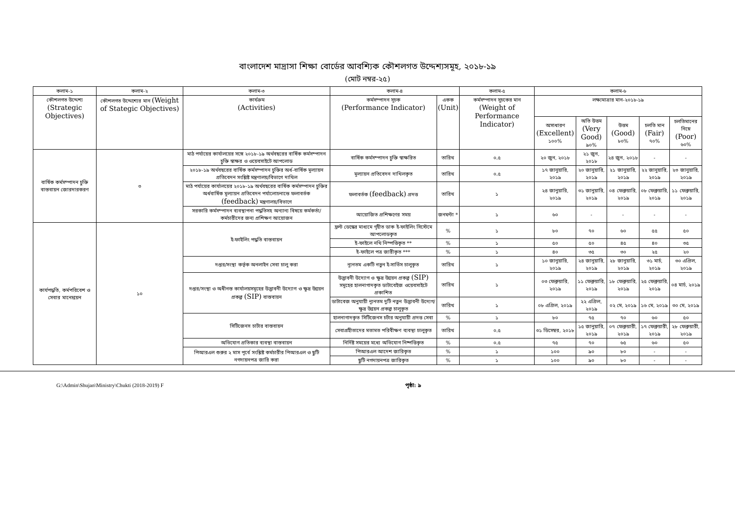বাংলাদেশ মাদ্রাসা শিক্ষা বোর্ডের আবশ্যিক কৌশলগত উদ্দেশ্যসমূহ, ২০১৮-১৯
(মোট নম্বর-২৫)
| কলাম-১ | কলাম-২ | কলাম-৩ | কলাম-৪ | | কলাম-৫ | কলাম-৬ | | | | |
| --- | --- | --- | --- | --- | --- | --- | --- | --- | --- | --- |
| কৌশলগত উদ্দেশ্য (Strategic Objectives) | কৌশলগত উদ্দেশ্যের মান (Weight of Stategic Objectives) | কার্যক্রম (Activities) | কর্মসম্পাদন সূচক (Performance Indicator) | একক (Unit) | কর্মসম্পাদন সুচকের মান (Weight of Performance Indicator) | লক্ষ্যমাত্রার মান-২০১৮-১৯ | | | | |
| | | | | | | অসাধারণ (Excellent) ১০০% | অতি উত্তম (Very Good) ৯০% | উত্তম (Good) ৮০% | চলতি মান (Fair) ৭০% | চলতিমানের নিম্নে (Poor) ৬০% |
| বার্ষিক কর্মসম্পাদন চুক্তি বাস্তবায়ন জোরদারকরণ | ৩ | মাঠ পর্যায়ের কার্যালয়ের সঙ্গে ২০১৮-১৯ অর্থবছরের বার্ষিক কর্মসম্পাদন চুক্তি স্বাক্ষর ও ওয়েবসাইটে আপলোড | বার্ষিক কর্মসম্পাদন চুক্তি স্বাক্ষরিত | তারিখ | ০.৫ | ২০ জুন, ২০১৮ | ২১ জুন, ২০১৮ | ২৪ জুন, ২০১৮ | - | - |
| | | ২০১৮-১৯ অর্থবছরের বার্ষিক কর্মসম্পাদন চুক্তির অর্ধ-বার্ষিক মূল্যায়ন প্রতিবেদন সংশ্লিষ্ট মন্ত্রণালয়/বিভাগে দাখিল | মূল্যায়ন প্রতিবেদন দাখিলকৃত | তারিখ | ০.৫ | ১৭ জানুয়ারি, ২০১৯ | ২০ জানুয়ারি, ২০১৯ | ২১ জানুয়ারি, ২০১৯ | ২২ জানুয়ারি, ২০১৯ | ২৩ জানুয়ারি, ২০১৯ |
| | | মাঠ পর্যায়ের কার্যালয়ের ২০১৮-১৯ অর্থবছরের বার্ষিক কর্মসম্পাদন চুক্তির অর্ধবার্ষিক মূল্যায়ন প্রতিবেদন পর্যালোচনান্তে ফলাবর্তক (feedback) মন্ত্রণালয়/বিভাগে | ফলাবর্তক (feedback) প্রদত্ত | তারিখ | ১ | ২৪ জানুয়ারি, ২০১৯ | ৩১ জানুয়ারি, ২০১৯ | ০৪ ফেব্রুয়ারি, ২০১৯ | ০৮ ফেব্রুয়ারি, ২০১৯ | ১১ ফেব্রুয়ারি, ২০১৯ |
| | | সরকারি কর্মসম্পাদন ব্যবস্থাপনা পদ্ধতিসহ অন্যান্য বিষয়ে কর্মকর্তা/কর্মচারীদের জন্য প্রশিক্ষণ আয়োজন | আয়োজিত প্রশিক্ষণের সময় | জনঘন্টা * | ১ | ৬০ | - | - | - | - |
| কার্যপদ্ধতি, কর্মপরিবেশ ও সেবার মানোন্নয়ন | ১০ | ই-ফাইলিং পদ্ধতি বাস্তবায়ন | ফ্রন্ট ডেস্কের মাধ্যমে গৃহীত ডাক ই-ফাইলিং সিস্টেমে আপলোডকৃত | % | ১ | ৮০ | ৭০ | ৬০ | ৫৫ | ৫০ |
| | | | ই-ফাইলে নথি নিস্পত্তিকৃত ** | % | ১ | ৫০ | ৫০ | ৪৫ | ৪০ | ৩৫ |
| | | | ই-ফাইলে পত্র জারীকৃত *** | % | ১ | ৪০ | ৩৫ | ৩০ | ২৫ | ২০ |
| | | দপ্তর/সংস্থা কর্তৃক অনলাইন সেবা চালু করা | ন্যূনতম একটি নতুন ই-সার্ভিস চালুকৃত | তারিখ | ১ | ১০ জানুয়ারি, ২০১৯ | ২৪ জানুয়ারি, ২০১৯ | ২৮ জানুয়ারি, ২০১৯ | ৩১ মার্চ, ২০১৯ | ৩০ এপ্রিল, ২০১৯ |
| | | দপ্তর/সংস্থা ও অধীনস্ত কার্যালয়সমূহের উদ্ভাবনী উদ্যোগ ও ক্ষুদ্র উন্নয়ন প্রকল্প (SIP) বাস্তবায়ন | উদ্ভাবনী উদ্যোগ ও ক্ষুদ্র উন্নয়ন প্রকল্প (SIP) সমূহের হালনাগাদকৃত ডাটাবেইজ ওয়েবসাইটে প্রকাশিত | তারিখ | ১ | ০৩ ফেব্রুয়ারি, ২০১৯ | ১১ ফেব্রুয়ারি, ২০১৯ | ১৮ ফেব্রুয়ারি, ২০১৯ | ২৫ ফেব্রুয়ারি, ২০১৯ | ০৪ মার্চ, ২০১৯ |
| | | | ডাটাবেজ অনুযায়ী ন্যূনতম দুটি নতুন উদ্ভাবনী উদ্যেগ/ক্ষুদ্র উন্নয়ন প্রকল্প চালুকৃত | তারিখ | ১ | ০৮ এপ্রিল, ২০১৯ | ২২ এপ্রিল, ২০১৯ | ০২ মে, ২০১৯ | ১৬ মে, ২০১৯ | ৩০ মে, ২০১৯ |
| | | সিটিজেনস চার্টার বাস্তবায়ন | হালনাগাদকৃত সিটিজেনস চর্টার অনুযায়ী প্রদত্ত সেবা | % | ১ | ৮০ | ৭৫ | ৭০ | ৬০ | ৫০ |
| | | | সেবাগ্রহীতাদের মতামত পরিবীক্ষণ ব্যবস্থা চালুকৃত | তারিখ | ০.৫ | ৩১ ডিসেম্বর, ২০১৮ | ১৫ জানুয়ারি, ২০১৯ | ০৭ ফেব্রুয়ারী, ২০১৯ | ১৭ ফেব্রুয়ারী, ২০১৯ | ২৮ ফেব্রুয়ারী, ২০১৯ |
| | | অভিযোগ প্রতিকার ব্যবস্থা বাস্তবায়ন | নির্দিষ্ট সময়ের মধ্যে অভিযোগ নিষ্পত্তিকৃত | % | ০.৫ | ৭৫ | ৭০ | ৬৫ | ৬০ | ৫০ |
| | | পিআরএল শুরুর ২ মাস পূর্বে সংশ্লিষ্ট কর্মচারীর পিআরএল ও ছুটি নগদায়নপত্র জারি করা | পিআরএল আদেশ জারিকৃত | % | ১ | ১০০ | ৯০ | ৮০ | - | - |
| | | | ছুটি নগদায়নপত্র জারিকৃত | % | ১ | ১০০ | ৯০ | ৮০ | - | - |
G:\Admin\Shujan\Ministry\Chukti (2018-2019) F পৃষ্ঠা: ৯